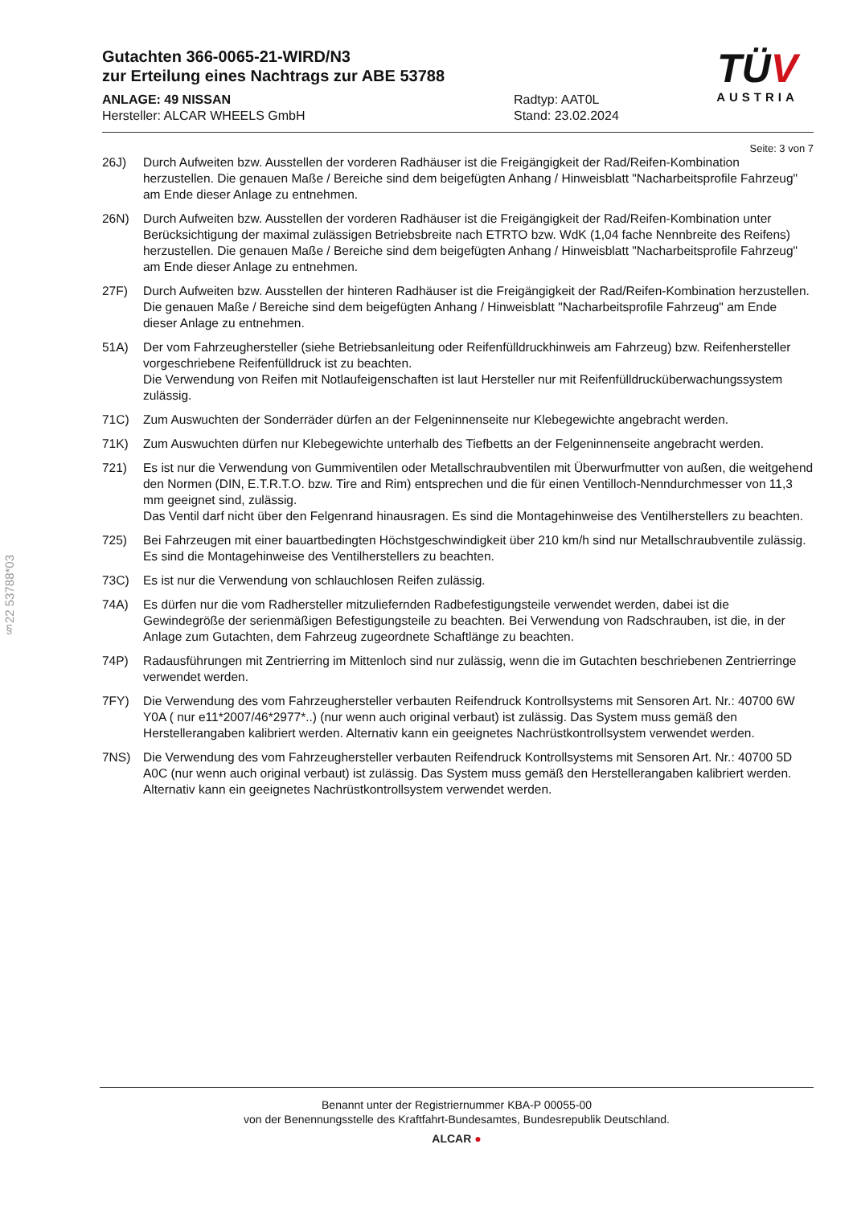§22 53788*03
TÜV
AUSTRIA
Gutachten 366-0065-21-WIRD/N3
zur Erteilung eines Nachtrags zur ABE 53788
ANLAGE: 49 NISSAN
Hersteller: ALCAR WHEELS GmbH
Radtyp: AAT0L
Stand: 23.02.2024
Seite: 3 von 7
26J) Durch Aufweiten bzw. Ausstellen der vorderen Radhäuser ist die Freigängigkeit der Rad/Reifen-Kombination herzustellen. Die genauen Maße / Bereiche sind dem beigefügten Anhang / Hinweisblatt "Nacharbeitsprofile Fahrzeug" am Ende dieser Anlage zu entnehmen.
26N) Durch Aufweiten bzw. Ausstellen der vorderen Radhäuser ist die Freigängigkeit der Rad/Reifen-Kombination unter Berücksichtigung der maximal zulässigen Betriebsbreite nach ETRTO bzw. WdK (1,04 fache Nennbreite des Reifens) herzustellen. Die genauen Maße / Bereiche sind dem beigefügten Anhang / Hinweisblatt "Nacharbeitsprofile Fahrzeug" am Ende dieser Anlage zu entnehmen.
27F) Durch Aufweiten bzw. Ausstellen der hinteren Radhäuser ist die Freigängigkeit der Rad/Reifen-Kombination herzustellen. Die genauen Maße / Bereiche sind dem beigefügten Anhang / Hinweisblatt "Nacharbeitsprofile Fahrzeug" am Ende dieser Anlage zu entnehmen.
51A) Der vom Fahrzeughersteller (siehe Betriebsanleitung oder Reifenfülldruckhinweis am Fahrzeug) bzw. Reifenhersteller vorgeschriebene Reifenfülldruck ist zu beachten.
Die Verwendung von Reifen mit Notlaufeigenschaften ist laut Hersteller nur mit Reifenfülldrucküberwachungssystem zulässig.
71C) Zum Auswuchten der Sonderräder dürfen an der Felgeninnenseite nur Klebegewichte angebracht werden.
71K) Zum Auswuchten dürfen nur Klebegewichte unterhalb des Tiefbetts an der Felgeninnenseite angebracht werden.
721) Es ist nur die Verwendung von Gummiventilen oder Metallschraubventilen mit Überwurfmutter von außen, die weitgehend den Normen (DIN, E.T.R.T.O. bzw. Tire and Rim) entsprechen und die für einen Ventilloch-Nenndurchmesser von 11,3 mm geeignet sind, zulässig.
Das Ventil darf nicht über den Felgenrand hinausragen. Es sind die Montagehinweise des Ventilherstellers zu beachten.
725) Bei Fahrzeugen mit einer bauartbedingten Höchstgeschwindigkeit über 210 km/h sind nur Metallschraubventile zulässig. Es sind die Montagehinweise des Ventilherstellers zu beachten.
73C) Es ist nur die Verwendung von schlauchlosen Reifen zulässig.
74A) Es dürfen nur die vom Radhersteller mitzuliefernden Radbefestigungsteile verwendet werden, dabei ist die Gewindegröße der serienmäßigen Befestigungsteile zu beachten. Bei Verwendung von Radschrauben, ist die, in der Anlage zum Gutachten, dem Fahrzeug zugeordnete Schaftlänge zu beachten.
74P) Radausführungen mit Zentrierring im Mittenloch sind nur zulässig, wenn die im Gutachten beschriebenen Zentrierringe verwendet werden.
7FY) Die Verwendung des vom Fahrzeughersteller verbauten Reifendruck Kontrollsystems mit Sensoren Art. Nr.: 40700 6W Y0A ( nur e11*2007/46*2977*..) (nur wenn auch original verbaut) ist zulässig. Das System muss gemäß den Herstellerangaben kalibriert werden. Alternativ kann ein geeignetes Nachrüstkontrollsystem verwendet werden.
7NS) Die Verwendung des vom Fahrzeughersteller verbauten Reifendruck Kontrollsystems mit Sensoren Art. Nr.: 40700 5D A0C (nur wenn auch original verbaut) ist zulässig. Das System muss gemäß den Herstellerangaben kalibriert werden. Alternativ kann ein geeignetes Nachrüstkontrollsystem verwendet werden.
Benannt unter der Registriernummer KBA-P 00055-00
von der Benennungsstelle des Kraftfahrt-Bundesamtes, Bundesrepublik Deutschland.
ALCAR ●